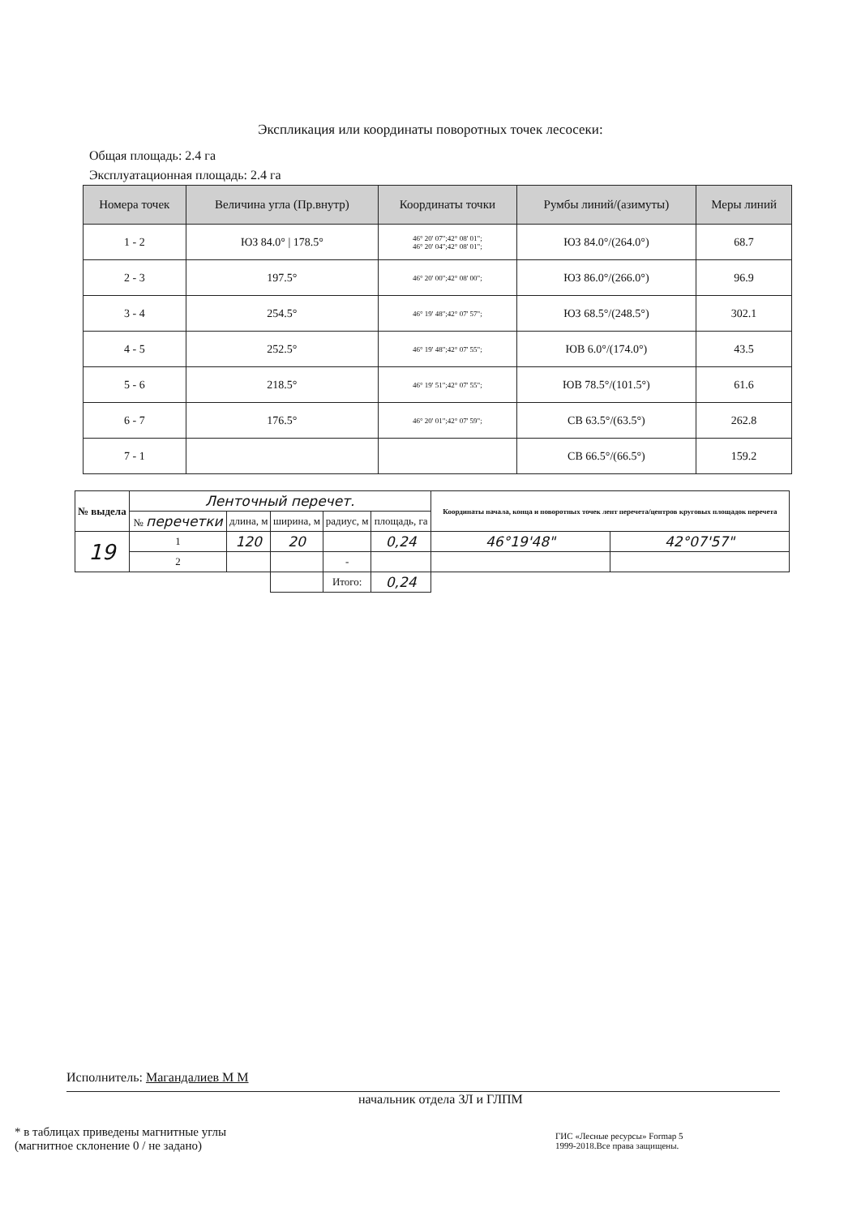Экспликация или координаты поворотных точек лесосеки:
Общая площадь: 2.4 га
Эксплуатационная площадь: 2.4 га
| Номера точек | Величина угла (Пр.внутр) | Координаты точки | Румбы линий/(азимуты) | Меры линий |
| --- | --- | --- | --- | --- |
| 1 - 2 | ЮЗ 84.0° / 178.5° | 46° 20' 07";42° 08' 01"; 46° 20' 04";42° 08' 01"; | ЮЗ 84.0°/(264.0°) | 68.7 |
| 2 - 3 | 197.5° | 46° 20' 00";42° 08' 00"; | ЮЗ 86.0°/(266.0°) | 96.9 |
| 3 - 4 | 254.5° | 46° 19' 48";42° 07' 57"; | ЮЗ 68.5°/(248.5°) | 302.1 |
| 4 - 5 | 252.5° | 46° 19' 48";42° 07' 55"; | ЮВ 6.0°/(174.0°) | 43.5 |
| 5 - 6 | 218.5° | 46° 19' 51";42° 07' 55"; | ЮВ 78.5°/(101.5°) | 61.6 |
| 6 - 7 | 176.5° | 46° 20' 01";42° 07' 59"; | СВ 63.5°/(63.5°) | 262.8 |
| 7 - 1 | | | СВ 66.5°/(66.5°) | 159.2 |
| № выдела | Лентoчный перечет. | | | | | Координаты начала, конца и поворотных точек лент перечета/центров круговых площадок перечета | |
| | № перечетки | длина, м | ширина, м | радиус, м | площадь, га | | |
| 19 | 1 | 120 | 20 | | 0,24 | 46°19'48" | 42°07'57" |
| | 2 | | | - | | | |
| | | | | Итого: | 0,24 | | |
Исполнитель: Магандалиев М М
начальник отдела ЗЛ и ГЛПМ
* в таблицах приведены магнитные углы
(магнитное склонение 0 / не задано)
ГИС «Лесные ресурсы» Formap 5
1999-2018.Все права защищены.